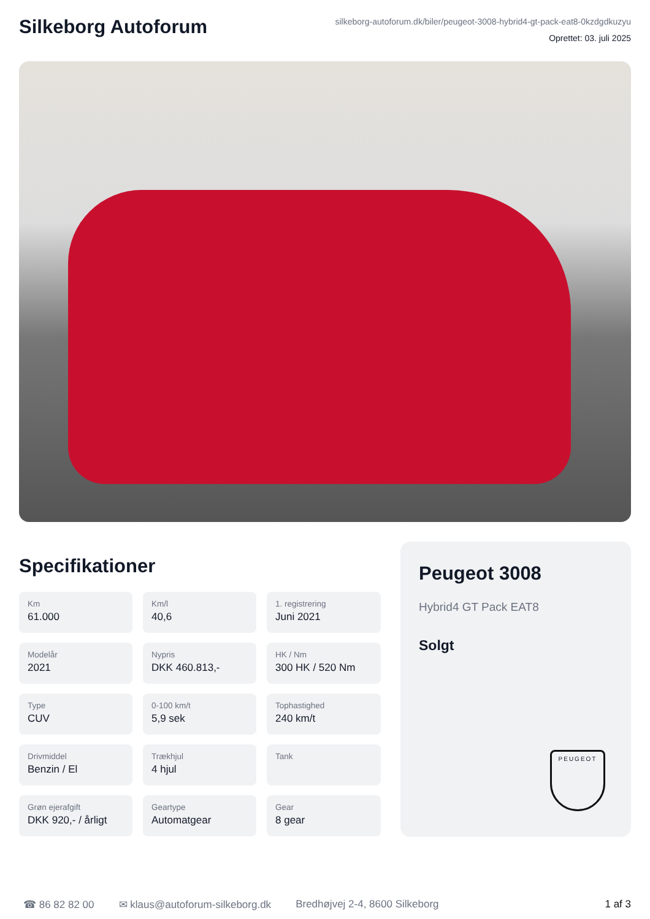Silkeborg Autoforum
silkeborg-autoforum.dk/biler/peugeot-3008-hybrid4-gt-pack-eat8-0kzdgdkuzyu
Oprettet: 03. juli 2025
Specifikationer
Km
61.000
Km/l
40,6
1. registrering
Juni 2021
Modelår
2021
Nypris
DKK 460.813,-
HK / Nm
300 HK / 520 Nm
Type
CUV
0-100 km/t
5,9 sek
Tophastighed
240 km/t
Drivmiddel
Benzin / El
Trækhjul
4 hjul
Tank
Grøn ejerafgift
DKK 920,- / årligt
Geartype
Automatgear
Gear
8 gear
Peugeot 3008
Hybrid4 GT Pack EAT8
Solgt
PEUGEOT
☎ 86 82 82 00 ✉ klaus@autoforum-silkeborg.dk Bredhøjvej 2-4, 8600 Silkeborg 1 af 3